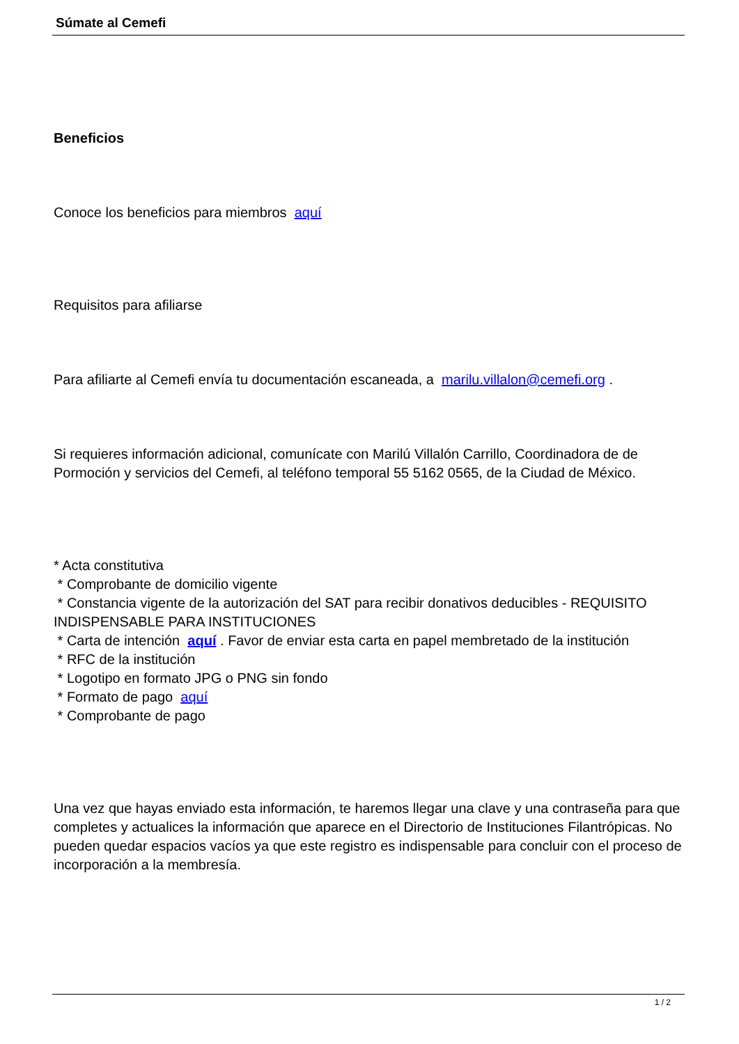Súmate al Cemefi
Beneficios
Conoce los beneficios para miembros aquí
Requisitos para afiliarse
Para afiliarte al Cemefi envía tu documentación escaneada, a marilu.villalon@cemefi.org .
Si requieres información adicional, comunícate con Marilú Villalón Carrillo, Coordinadora de de Pormoción y servicios del Cemefi, al teléfono temporal 55 5162 0565, de la Ciudad de México.
* Acta constitutiva
* Comprobante de domicilio vigente
* Constancia vigente de la autorización del SAT para recibir donativos deducibles - REQUISITO INDISPENSABLE PARA INSTITUCIONES
* Carta de intención aquí . Favor de enviar esta carta en papel membretado de la institución
* RFC de la institución
* Logotipo en formato JPG o PNG sin fondo
* Formato de pago aquí
* Comprobante de pago
Una vez que hayas enviado esta información, te haremos llegar una clave y una contraseña para que completes y actualices la información que aparece en el Directorio de Instituciones Filantrópicas. No pueden quedar espacios vacíos ya que este registro es indispensable para concluir con el proceso de incorporación a la membresía.
1 / 2